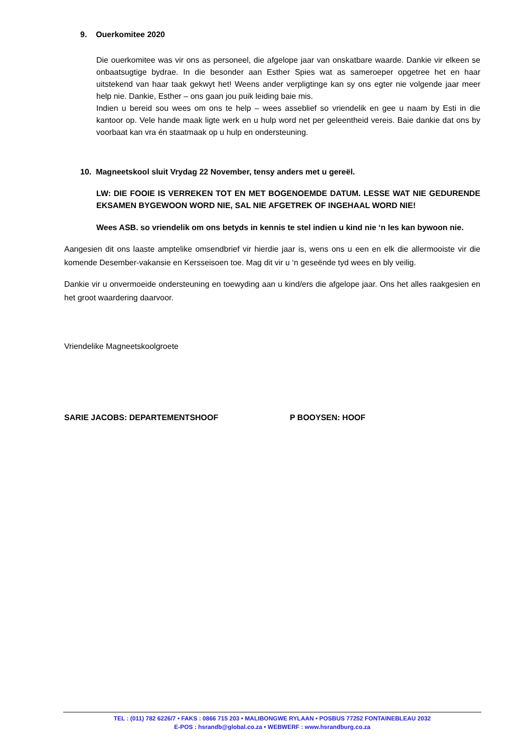9. Ouerkomitee 2020
Die ouerkomitee was vir ons as personeel, die afgelope jaar van onskatbare waarde. Dankie vir elkeen se onbaatsugtige bydrae. In die besonder aan Esther Spies wat as sameroeper opgetree het en haar uitstekend van haar taak gekwyt het! Weens ander verpligtinge kan sy ons egter nie volgende jaar meer help nie. Dankie, Esther – ons gaan jou puik leiding baie mis.
Indien u bereid sou wees om ons te help – wees asseblief so vriendelik en gee u naam by Esti in die kantoor op. Vele hande maak ligte werk en u hulp word net per geleentheid vereis. Baie dankie dat ons by voorbaat kan vra én staatmaak op u hulp en ondersteuning.
10. Magneetskool sluit Vrydag 22 November, tensy anders met u gereël.
LW: DIE FOOIE IS VERREKEN TOT EN MET BOGENOEMDE DATUM. LESSE WAT NIE GEDURENDE EKSAMEN BYGEWOON WORD NIE, SAL NIE AFGETREK OF INGEHAAL WORD NIE!
Wees ASB. so vriendelik om ons betyds in kennis te stel indien u kind nie ‘n les kan bywoon nie.
Aangesien dit ons laaste amptelike omsendbrief vir hierdie jaar is, wens ons u een en elk die allermooiste vir die komende Desember-vakansie en Kersseisoen toe. Mag dit vir u ‘n geseënde tyd wees en bly veilig.
Dankie vir u onvermoeide ondersteuning en toewyding aan u kind/ers die afgelope jaar. Ons het alles raakgesien en het groot waardering daarvoor.
Vriendelike Magneetskoolgroete
SARIE JACOBS: DEPARTEMENTSHOOF P BOOYSEN: HOOF
TEL : (011) 782 6226/7 • FAKS : 0866 715 203 • MALIBONGWE RYLAAN • POSBUS 77252 FONTAINEBLEAU 2032
E-POS : hsrandb@global.co.za • WEBWERF : www.hsrandburg.co.za